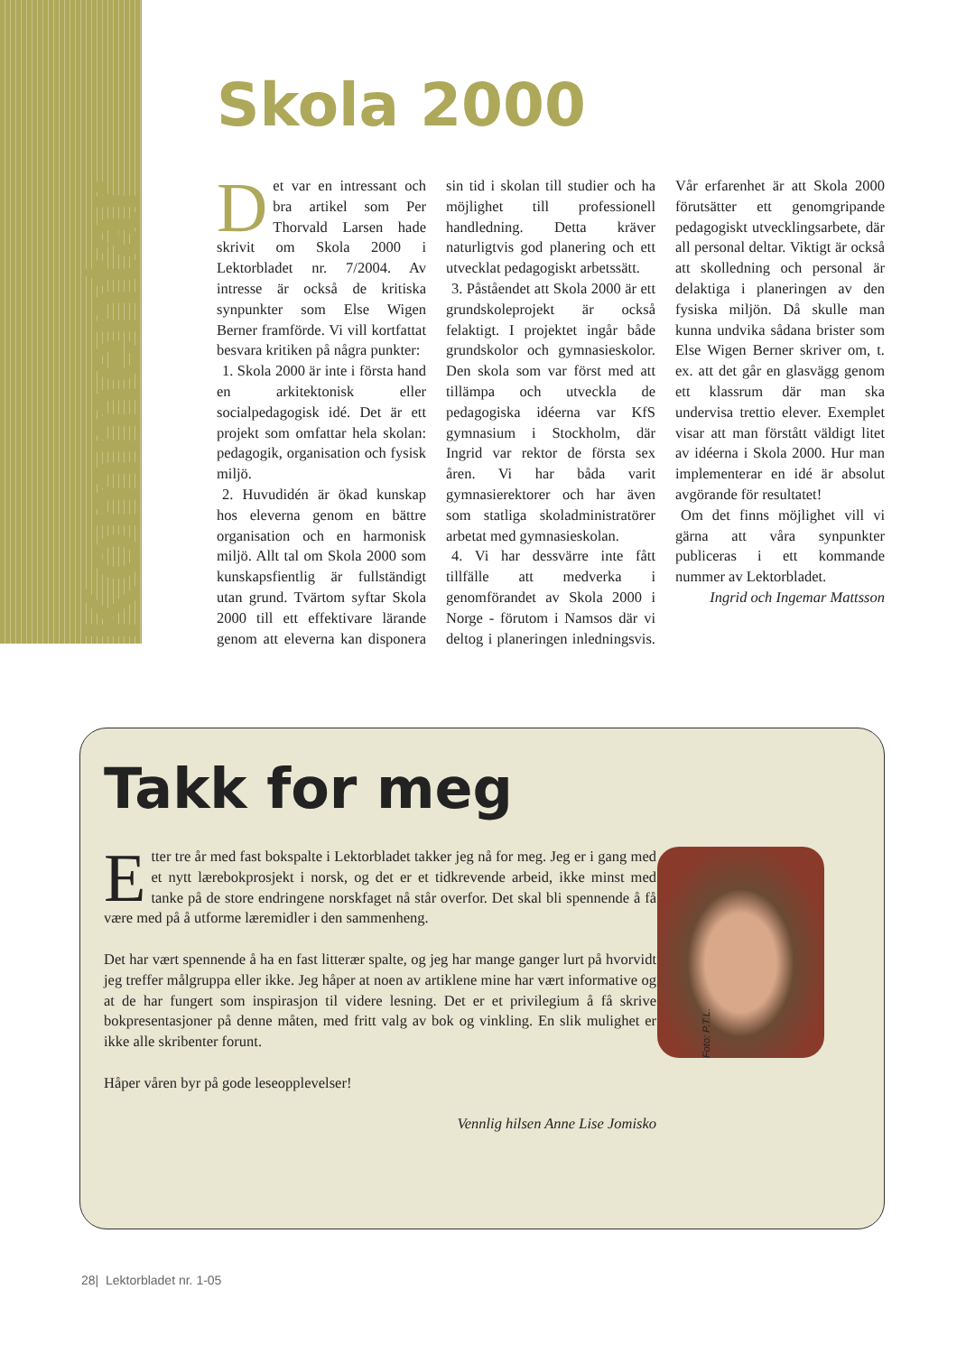Kommentar
Skola 2000
Det var en intressant och bra artikel som Per Thorvald Larsen hade skrivit om Skola 2000 i Lektorbladet nr. 7/2004. Av intresse är också de kritiska synpunkter som Else Wigen Berner framförde. Vi vill kortfattat besvara kritiken på några punkter:
1. Skola 2000 är inte i första hand en arkitektonisk eller socialpedagogisk idé. Det är ett projekt som omfattar hela skolan: pedagogik, organisation och fysisk miljö.
2. Huvudidén är ökad kunskap hos eleverna genom en bättre organisation och en harmonisk miljö. Allt tal om Skola 2000 som kunskapsfientlig är fullständigt utan grund. Tvärtom syftar Skola 2000 till ett effektivare lärande genom att eleverna kan disponera sin tid i skolan till studier och ha möjlighet till professionell handledning. Detta kräver naturligtvis god planering och ett utvecklat pedagogiskt arbetssätt.
3. Påståendet att Skola 2000 är ett grundskoleprojekt är också felaktigt. I projektet ingår både grundskolor och gymnasieskolor. Den skola som var först med att tillämpa och utveckla de pedagogiska idéerna var KfS gymnasium i Stockholm, där Ingrid var rektor de första sex åren. Vi har båda varit gymnasierektorer och har även som statliga skoladministratörer arbetat med gymnasieskolan.
4. Vi har dessvärre inte fått tillfälle att medverka i genomförandet av Skola 2000 i Norge - förutom i Namsos där vi deltog i planeringen inledningsvis. Vår erfarenhet är att Skola 2000 förutsätter ett genomgripande pedagogiskt utvecklingsarbete, där all personal deltar. Viktigt är också att skolledning och personal är delaktiga i planeringen av den fysiska miljön. Då skulle man kunna undvika sådana brister som Else Wigen Berner skriver om, t. ex. att det går en glasvägg genom ett klassrum där man ska undervisa trettio elever. Exemplet visar att man förstått väldigt litet av idéerna i Skola 2000. Hur man implementerar en idé är absolut avgörande för resultatet!
Om det finns möjlighet vill vi gärna att våra synpunkter publiceras i ett kommande nummer av Lektorbladet.
Ingrid och Ingemar Mattsson
Takk for meg
Etter tre år med fast bokspalte i Lektorbladet takker jeg nå for meg. Jeg er i gang med et nytt lærebokprosjekt i norsk, og det er et tidkrevende arbeid, ikke minst med tanke på de store endringene norskfaget nå står overfor. Det skal bli spennende å få være med på å utforme læremidler i den sammenheng.
Det har vært spennende å ha en fast litterær spalte, og jeg har mange ganger lurt på hvorvidt jeg treffer målgruppa eller ikke. Jeg håper at noen av artiklene mine har vært informative og at de har fungert som inspirasjon til videre lesning. Det er et privilegium å få skrive bokpresentasjoner på denne måten, med fritt valg av bok og vinkling. En slik mulighet er ikke alle skribenter forunt.
Håper våren byr på gode leseopplevelser!
Vennlig hilsen Anne Lise Jomisko
Foto: P.T.L.
28| Lektorbladet nr. 1-05